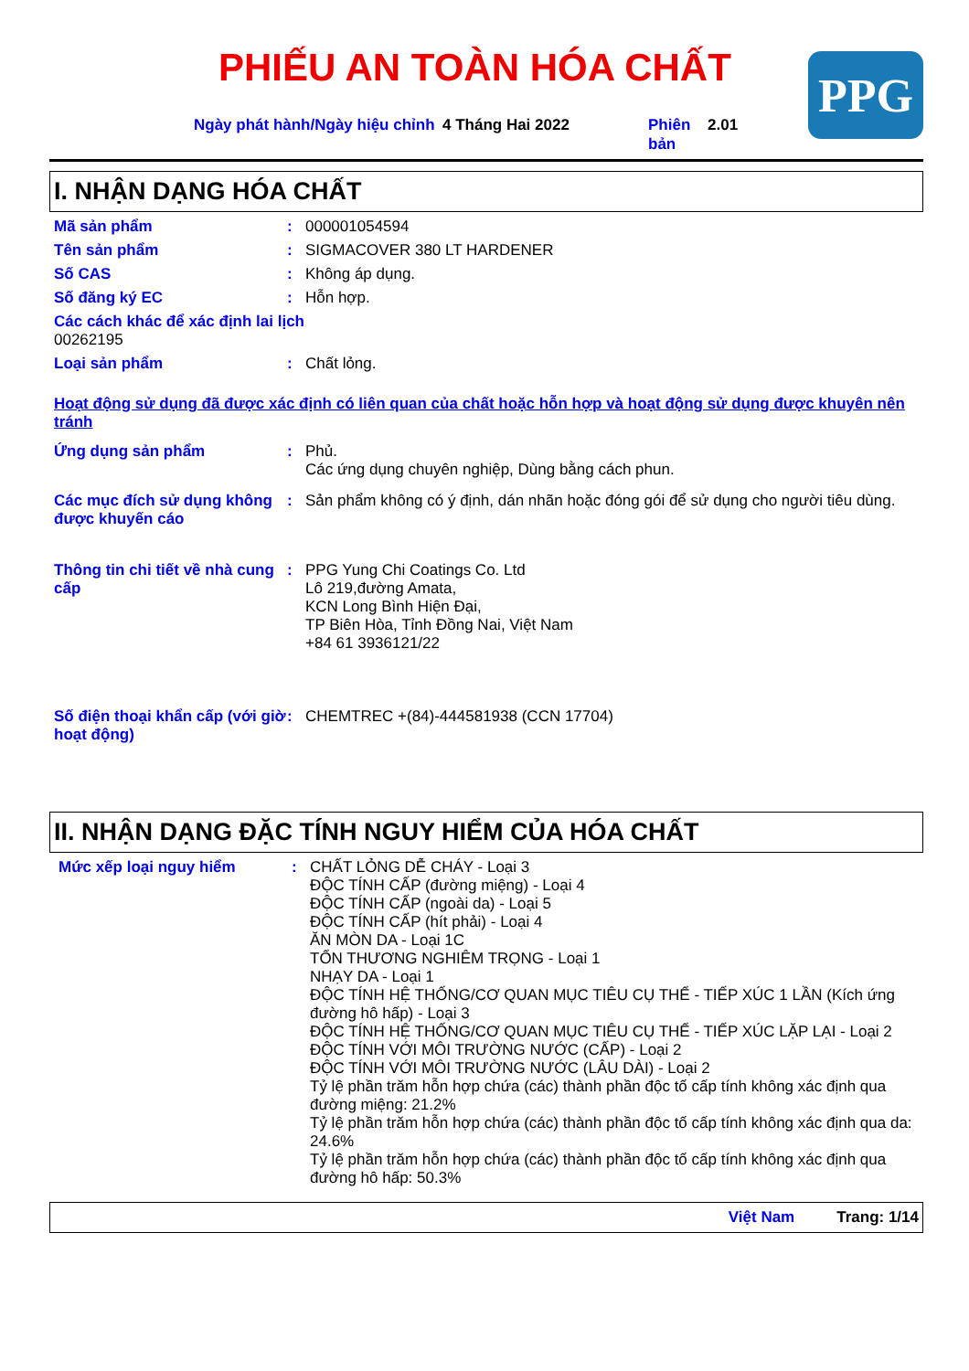PPG
PHIẾU AN TOÀN HÓA CHẤT
Ngày phát hành/Ngày hiệu chỉnh
4 Tháng Hai 2022 Phiên bản
2.01
I. NHẬN DẠNG HÓA CHẤT
Mã sản phẩm : 000001054594
Tên sản phẩm : SIGMACOVER 380 LT HARDENER
Số CAS : Không áp dụng.
Số đăng ký EC : Hỗn hợp.
Các cách khác để xác định lai lịch
00262195
Loại sản phẩm : Chất lỏng.
Hoạt động sử dụng đã được xác định có liên quan của chất hoặc hỗn hợp và hoạt động sử dụng được khuyên nên tránh
Ứng dụng sản phẩm : Phủ.
Các ứng dụng chuyên nghiệp, Dùng bằng cách phun.
Các mục đích sử dụng không được khuyến cáo
: Sản phẩm không có ý định, dán nhãn hoặc đóng gói để sử dụng cho người tiêu dùng.
Thông tin chi tiết về nhà cung cấp
: PPG Yung Chi Coatings Co. Ltd
Lô 219,đường Amata,
KCN Long Bình Hiện Đại,
TP Biên Hòa, Tỉnh Đồng Nai, Việt Nam
+84 61 3936121/22
Số điện thoại khẩn cấp (với giờ hoạt động)
: CHEMTREC +(84)-444581938 (CCN 17704)
II. NHẬN DẠNG ĐẶC TÍNH NGUY HIỂM CỦA HÓA CHẤT
Mức xếp loại nguy hiểm : CHẤT LỎNG DỄ CHÁY - Loại 3
ĐỘC TÍNH CẤP (đường miệng) - Loại 4
ĐỘC TÍNH CẤP (ngoài da) - Loại 5
ĐỘC TÍNH CẤP (hít phải) - Loại 4
ĂN MÒN DA - Loại 1C
TỔN THƯƠNG NGHIÊM TRỌNG - Loại 1
NHẠY DA - Loại 1
ĐỘC TÍNH HỆ THỐNG/CƠ QUAN MỤC TIÊU CỤ THỂ - TIẾP XÚC 1 LẦN (Kích ứng đường hô hấp) - Loại 3
ĐỘC TÍNH HỆ THỐNG/CƠ QUAN MỤC TIÊU CỤ THỂ - TIẾP XÚC LẶP LẠI - Loại 2
ĐỘC TÍNH VỚI MÔI TRƯỜNG NƯỚC (CẤP) - Loại 2
ĐỘC TÍNH VỚI MÔI TRƯỜNG NƯỚC (LÂU DÀI) - Loại 2
Tỷ lệ phần trăm hỗn hợp chứa (các) thành phần độc tố cấp tính không xác định qua đường miệng: 21.2%
Tỷ lệ phần trăm hỗn hợp chứa (các) thành phần độc tố cấp tính không xác định qua da: 24.6%
Tỷ lệ phần trăm hỗn hợp chứa (các) thành phần độc tố cấp tính không xác định qua đường hô hấp: 50.3%
Việt Nam Trang: 1/14